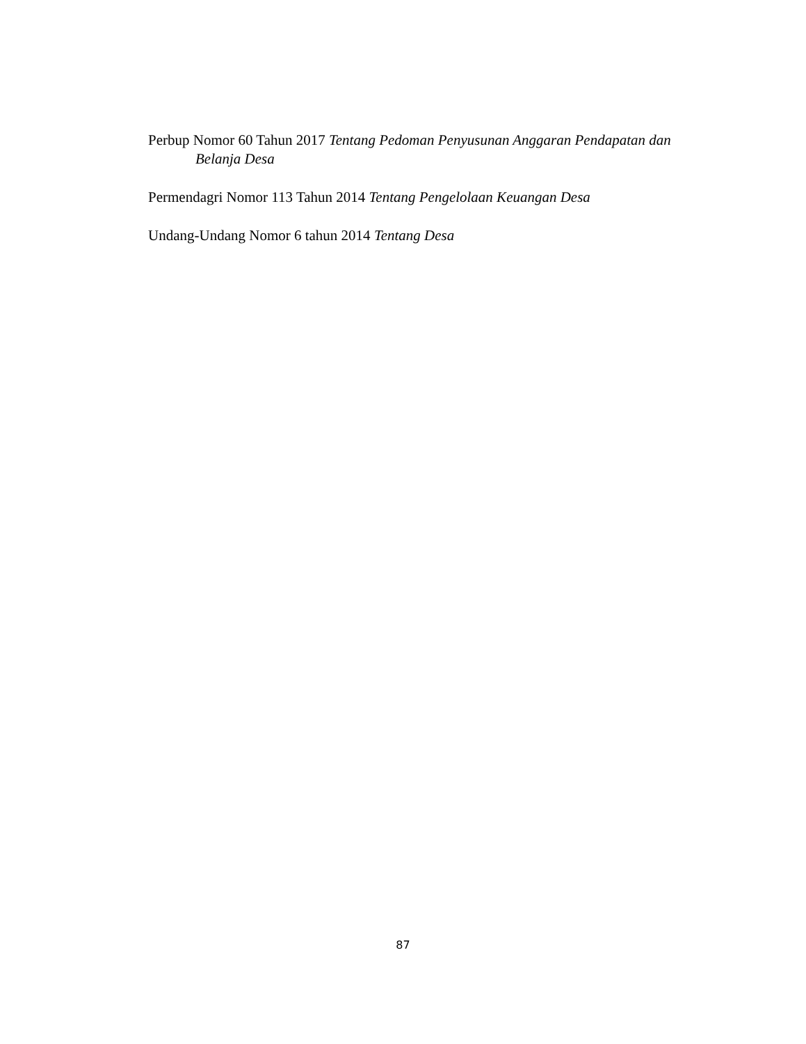Perbup Nomor 60 Tahun 2017 Tentang Pedoman Penyusunan Anggaran Pendapatan dan Belanja Desa
Permendagri Nomor 113 Tahun 2014 Tentang Pengelolaan Keuangan Desa
Undang-Undang Nomor 6 tahun 2014 Tentang Desa
87